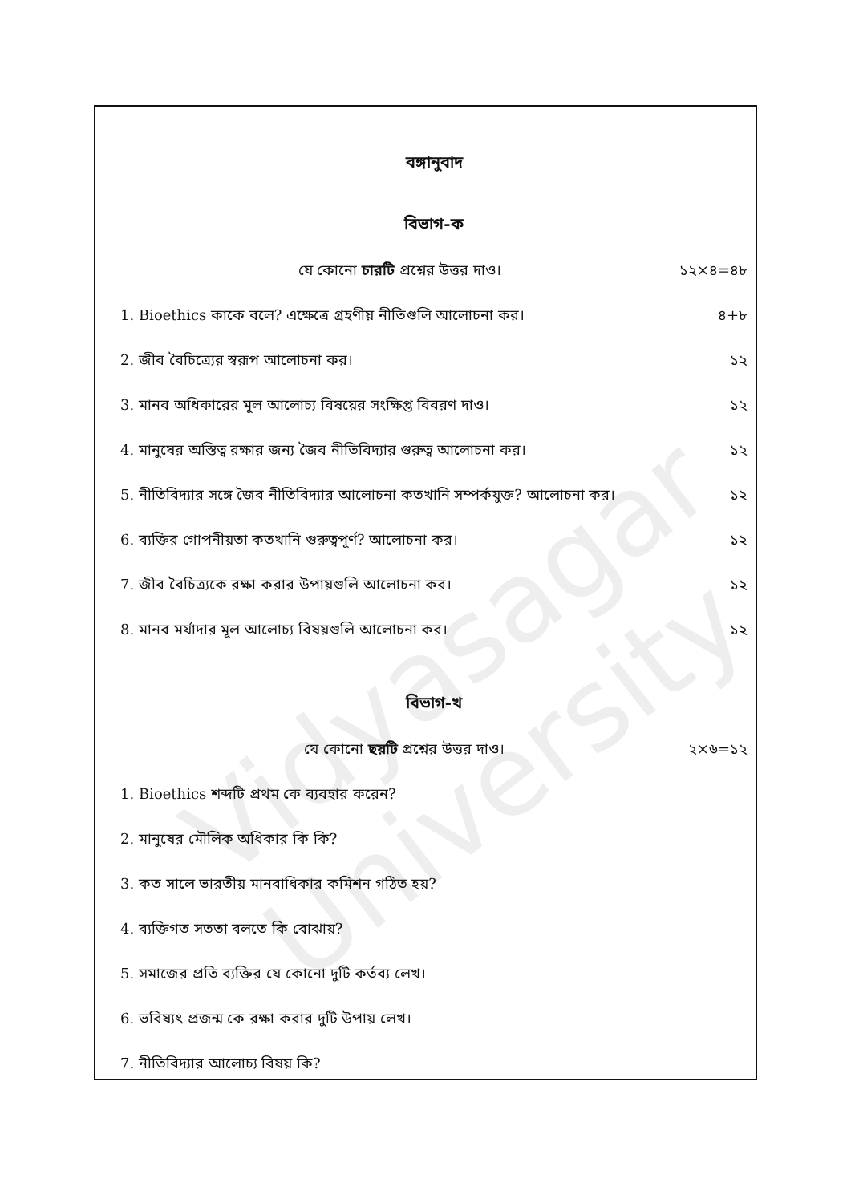Vidyasagar University
বঙ্গানুবাদ
বিভাগ-ক
যে কোনো চারটি প্রশ্নের উত্তর দাও। ১২×৪=৪৮
1. Bioethics কাকে বলে? এক্ষেত্রে গ্রহণীয় নীতিগুলি আলোচনা কর। ৪+৮
2. জীব বৈচিত্র্যের স্বরূপ আলোচনা কর। ১২
3. মানব অধিকারের মূল আলোচ্য বিষয়ের সংক্ষিপ্ত বিবরণ দাও। ১২
4. মানুষের অস্তিত্ব রক্ষার জন্য জৈব নীতিবিদ্যার গুরুত্ব আলোচনা কর। ১২
5. নীতিবিদ্যার সঙ্গে জৈব নীতিবিদ্যার আলোচনা কতখানি সম্পর্কযুক্ত? আলোচনা কর। ১২
6. ব্যক্তির গোপনীয়তা কতখানি গুরুত্বপূর্ণ? আলোচনা কর। ১২
7. জীব বৈচিত্র্যকে রক্ষা করার উপায়গুলি আলোচনা কর। ১২
8. মানব মর্যাদার মূল আলোচ্য বিষয়গুলি আলোচনা কর। ১২
বিভাগ-খ
যে কোনো ছয়টি প্রশ্নের উত্তর দাও। ২×৬=১২
1. Bioethics শব্দটি প্রথম কে ব্যবহার করেন?
2. মানুষের মৌলিক অধিকার কি কি?
3. কত সালে ভারতীয় মানবাধিকার কমিশন গঠিত হয়?
4. ব্যক্তিগত সততা বলতে কি বোঝায়?
5. সমাজের প্রতি ব্যক্তির যে কোনো দুটি কর্তব্য লেখ।
6. ভবিষ্যৎ প্রজন্ম কে রক্ষা করার দুটি উপায় লেখ।
7. নীতিবিদ্যার আলোচ্য বিষয় কি?